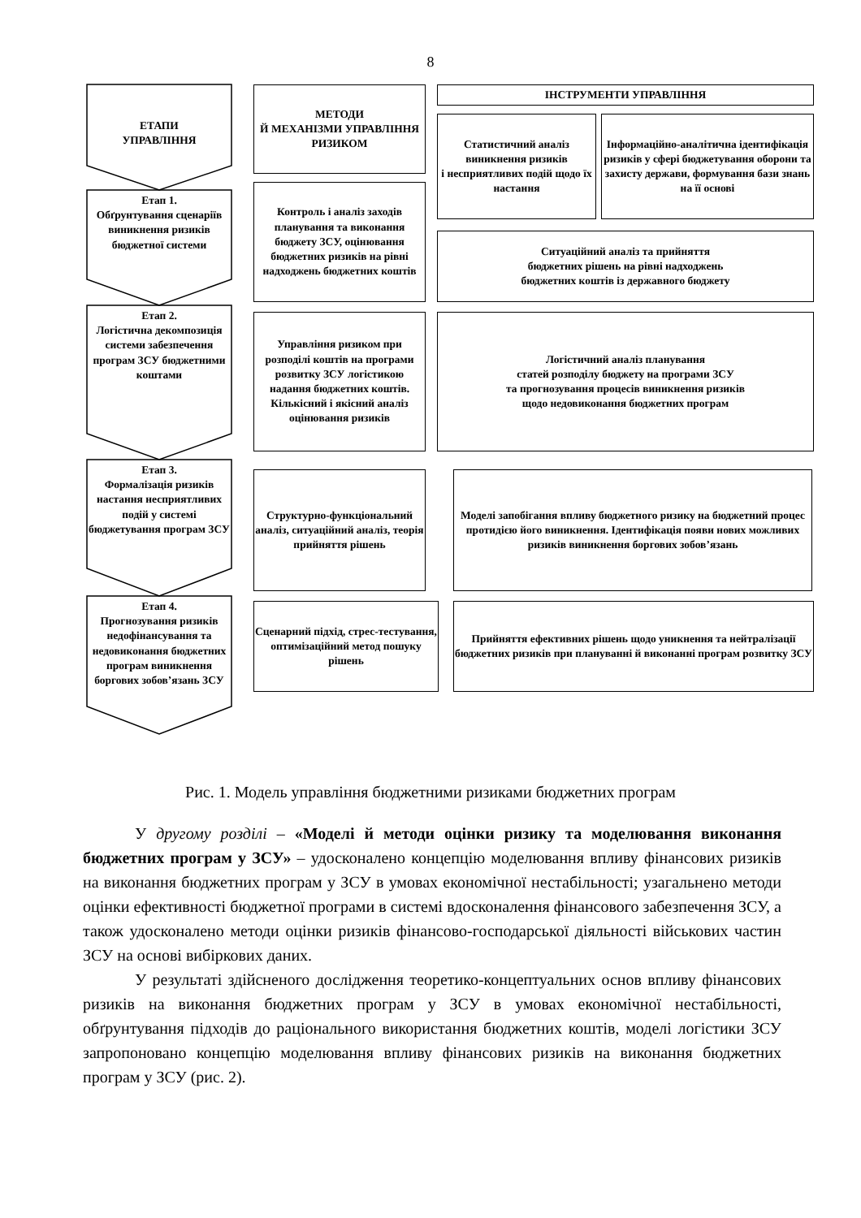8
ЕТАПИ
УПРАВЛІННЯ
Етап 1.
Обґрунтування сценаріїв виникнення ризиків бюджетної системи
Етап 2.
Логістична декомпозиція системи забезпечення програм ЗСУ бюджетними коштами
Етап 3.
Формалізація ризиків настання несприятливих подій у системі бюджетування програм ЗСУ
Етап 4.
Прогнозування ризиків недофінансування та недовиконання бюджетних програм виникнення боргових зобов’язань ЗСУ
МЕТОДИ
Й МЕХАНІЗМИ УПРАВЛІННЯ РИЗИКОМ
ІНСТРУМЕНТИ УПРАВЛІННЯ
Статистичний аналіз виникнення ризиків
і несприятливих подій щодо їх настання
Інформаційно-аналітична ідентифікація ризиків у сфері бюджетування оборони та захисту держави, формування бази знань на її основі
Контроль і аналіз заходів планування та виконання бюджету ЗСУ, оцінювання бюджетних ризиків на рівні надходжень бюджетних коштів
Ситуаційний аналіз та прийняття
бюджетних рішень на рівні надходжень
бюджетних коштів із державного бюджету
Управління ризиком при розподілі коштів на програми розвитку ЗСУ логістикою надання бюджетних коштів. Кількісний і якісний аналіз оцінювання ризиків
Логістичний аналіз планування
статей розподілу бюджету на програми ЗСУ
та прогнозування процесів виникнення ризиків
щодо недовиконання бюджетних програм
Структурно-функціональний аналіз, ситуаційний аналіз, теорія прийняття рішень
Моделі запобігання впливу бюджетного ризику на бюджетний процес протидією його виникнення. Ідентифікація появи нових можливих ризиків виникнення боргових зобов’язань
Сценарний підхід, стрес-тестування, оптимізаційний метод пошуку рішень
Прийняття ефективних рішень щодо уникнення та нейтралізації бюджетних ризиків при плануванні й виконанні програм розвитку ЗСУ
Рис. 1. Модель управління бюджетними ризиками бюджетних програм
У другому розділі – «Моделі й методи оцінки ризику та моделювання виконання бюджетних програм у ЗСУ» – удосконалено концепцію моделювання впливу фінансових ризиків на виконання бюджетних програм у ЗСУ в умовах економічної нестабільності; узагальнено методи оцінки ефективності бюджетної програми в системі вдосконалення фінансового забезпечення ЗСУ, а також удосконалено методи оцінки ризиків фінансово-господарської діяльності військових частин ЗСУ на основі вибіркових даних.
У результаті здійсненого дослідження теоретико-концептуальних основ впливу фінансових ризиків на виконання бюджетних програм у ЗСУ в умовах економічної нестабільності, обґрунтування підходів до раціонального використання бюджетних коштів, моделі логістики ЗСУ запропоновано концепцію моделювання впливу фінансових ризиків на виконання бюджетних програм у ЗСУ (рис. 2).